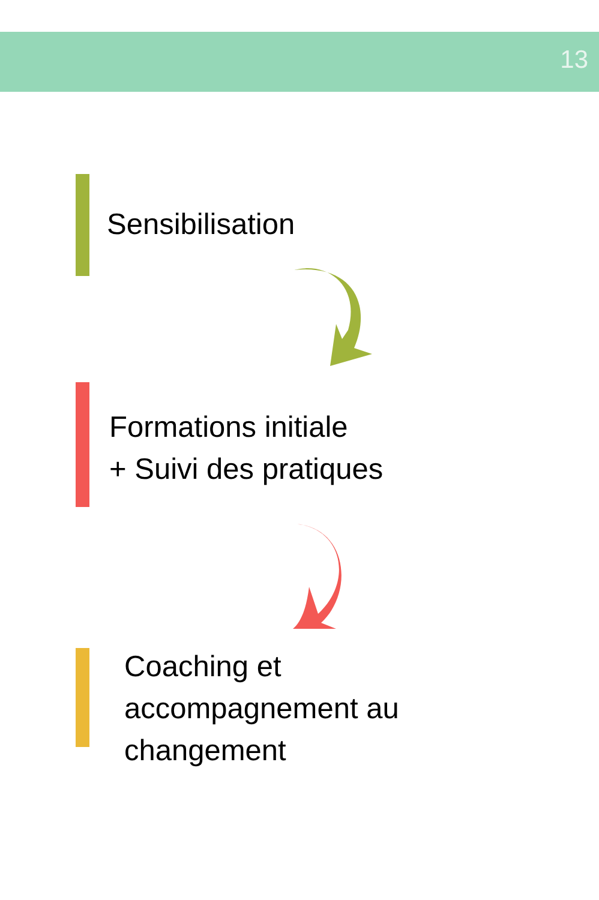13
Sensibilisation
Formations initiale
+ Suivi des pratiques
Coaching et
accompagnement au
changement